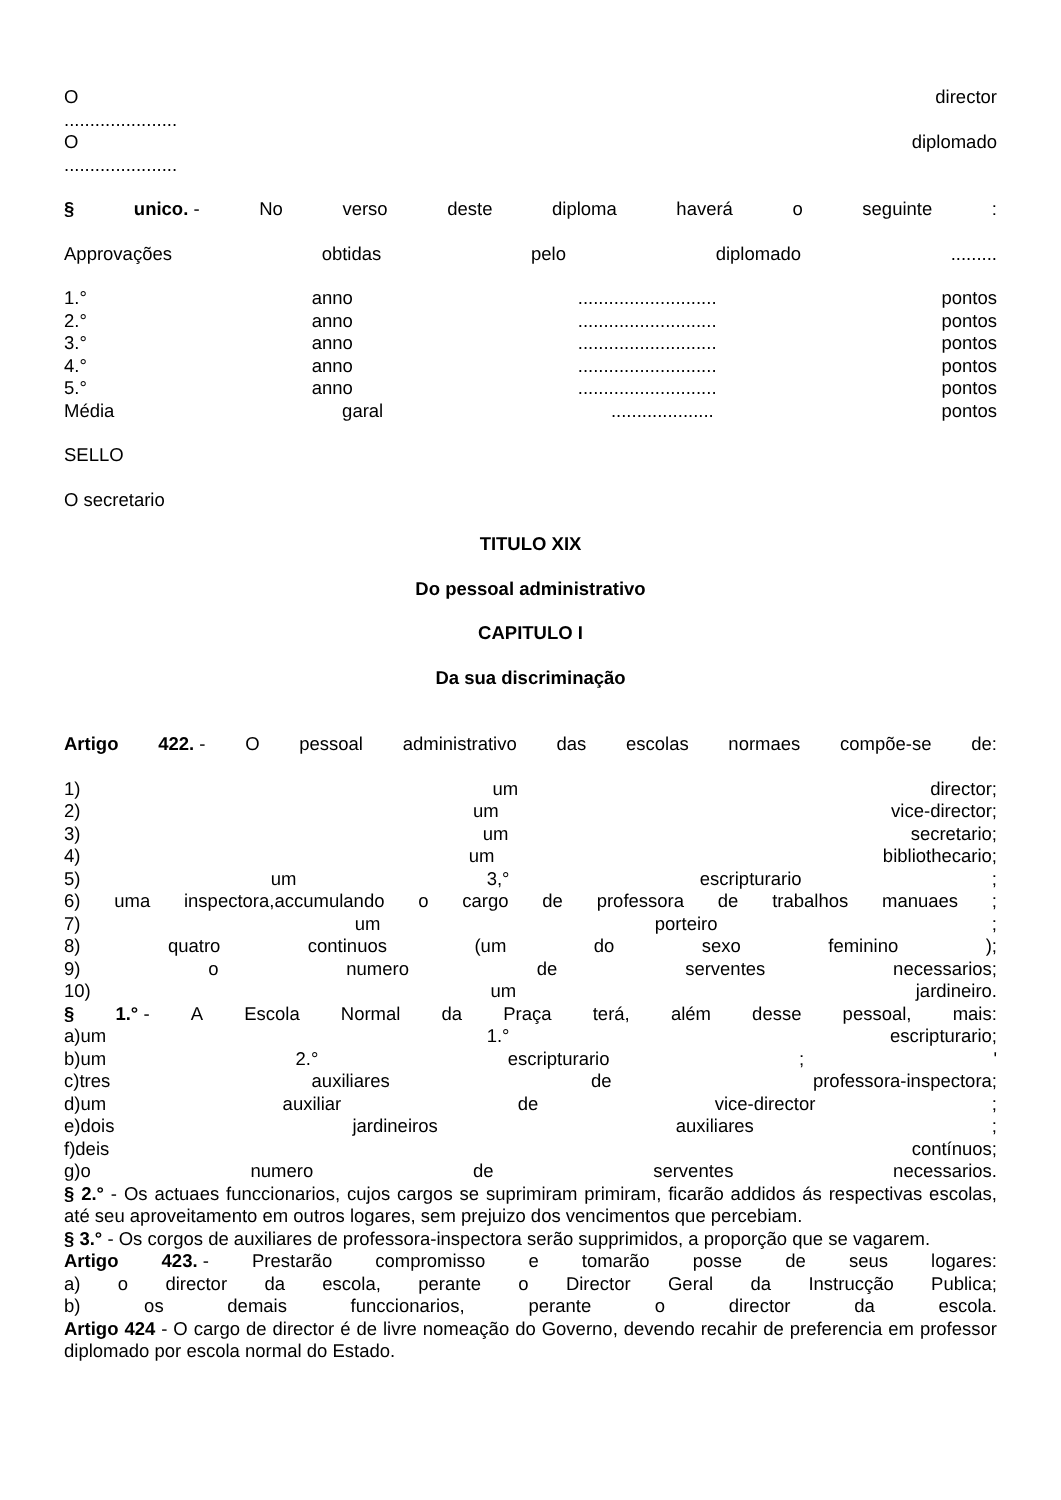Odirector
......................
Odiplomado
......................
§ unico. - No verso deste diploma haverá o seguinte:
Approvações obtidas pelo diplomado.........
1.° anno........................... pontos
2.° anno........................... pontos
3.° anno........................... pontos
4.° anno........................... pontos
5.° anno........................... pontos
Média garal.................... pontos
SELLO
O secretario
TITULO XIX
Do pessoal administrativo
CAPITULO I
Da sua discriminação
Artigo 422. - O pessoal administrativo das escolas normaes compõe-se de:
1) um director;
2) um vice-director;
3) um secretario;
4) um bibliothecario;
5) um 3,° escripturario;
6) uma inspectora,accumulando o cargo de professora de trabalhos manuaes;
7) um porteiro;
8) quatro continuos (um do sexo feminino);
9) o numero de serventes necessarios;
10) um jardineiro.
§ 1.° - A Escola Normal da Praça terá, além desse pessoal, mais:
a)um 1.° escripturario;
b)um 2.° escripturario; '
c)tres auxiliares de professora-inspectora;
d)um auxiliar de vice-director;
e)dois jardineiros auxiliares;
f)deis contínuos;
g)o numero de serventes necessarios.
§ 2.° - Os actuaes funccionarios, cujos cargos se suprimiram primiram, ficarão addidos ás respectivas escolas, até seu aproveitamento em outros logares, sem prejuizo dos vencimentos que percebiam.
§ 3.° - Os corgos de auxiliares de professora-inspectora serão supprimidos, a proporção que se vagarem.
Artigo 423. - Prestarão compromisso e tomarão posse de seus logares:
a) o director da escola, perante o Director Geral da Instrucção Publica;
b) os demais funccionarios, perante o director da escola.
Artigo 424 - O cargo de director é de livre nomeação do Governo, devendo recahir de preferencia em professor diplomado por escola normal do Estado.